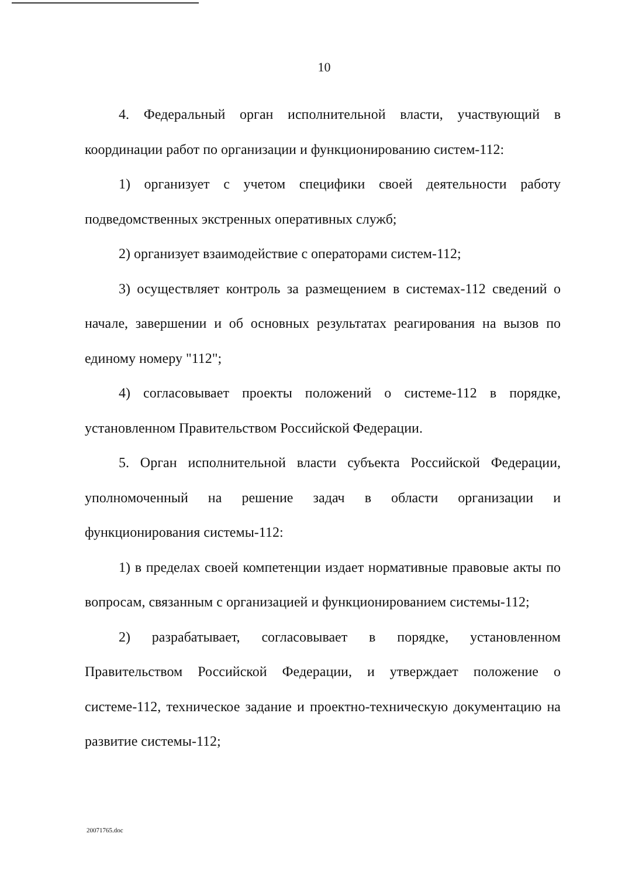10
4. Федеральный орган исполнительной власти, участвующий в координации работ по организации и функционированию систем-112:
1) организует с учетом специфики своей деятельности работу подведомственных экстренных оперативных служб;
2) организует взаимодействие с операторами систем-112;
3) осуществляет контроль за размещением в системах-112 сведений о начале, завершении и об основных результатах реагирования на вызов по единому номеру "112";
4) согласовывает проекты положений о системе-112 в порядке, установленном Правительством Российской Федерации.
5. Орган исполнительной власти субъекта Российской Федерации, уполномоченный на решение задач в области организации и функционирования системы-112:
1) в пределах своей компетенции издает нормативные правовые акты по вопросам, связанным с организацией и функционированием системы-112;
2) разрабатывает, согласовывает в порядке, установленном Правительством Российской Федерации, и утверждает положение о системе-112, техническое задание и проектно-техническую документацию на развитие системы-112;
20071765.doc